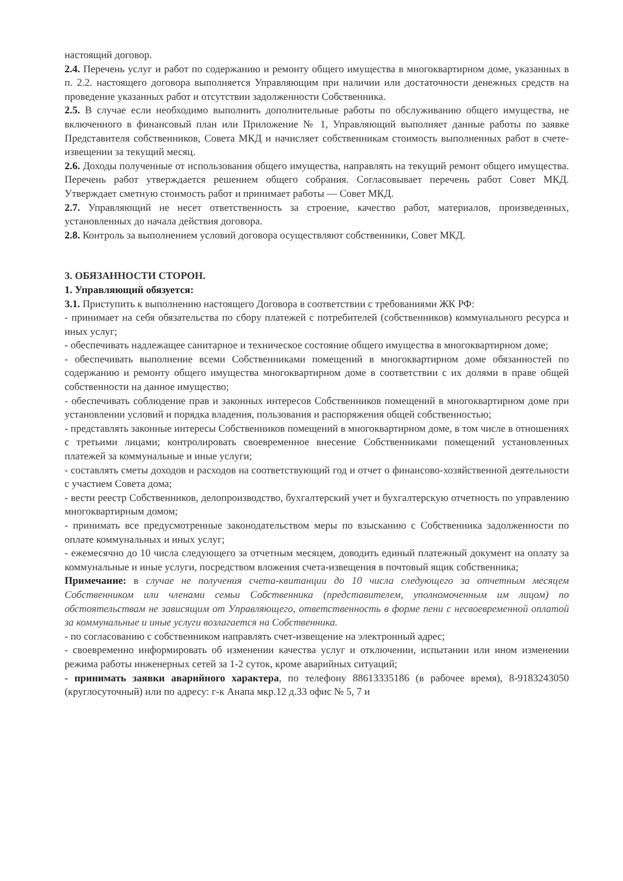настоящий договор.
2.4. Перечень услуг и работ по содержанию и ремонту общего имущества в многоквартирном доме, указанных в п. 2.2. настоящего договора выполняется Управляющим при наличии или достаточности денежных средств на проведение указанных работ и отсутствии задолженности Собственника.
2.5. В случае если необходимо выполнить дополнительные работы по обслуживанию общего имущества, не включенного в финансовый план или Приложение № 1, Управляющий выполняет данные работы по заявке Представителя собственников, Совета МКД и начисляет собственникам стоимость выполненных работ в счете-извещении за текущий месяц.
2.6. Доходы полученные от использования общего имущества, направлять на текущий ремонт общего имущества. Перечень работ утверждается решением общего собрания. Согласовывает перечень работ Совет МКД. Утверждает сметную стоимость работ и принимает работы — Совет МКД.
2.7. Управляющий не несет ответственность за строение, качество работ, материалов, произведенных, установленных до начала действия договора.
2.8. Контроль за выполнением условий договора осуществляют собственники, Совет МКД.
3. ОБЯЗАННОСТИ СТОРОН.
1. Управляющий обязуется:
3.1. Приступить к выполнению настоящего Договора в соответствии с требованиями ЖК РФ:
- принимает на себя обязательства по сбору платежей с потребителей (собственников) коммунального ресурса и иных услуг;
- обеспечивать надлежащее санитарное и техническое состояние общего имущества в многоквартирном доме;
- обеспечивать выполнение всеми Собственниками помещений в многоквартирном доме обязанностей по содержанию и ремонту общего имущества многоквартирном доме в соответствии с их долями в праве общей собственности на данное имущество;
- обеспечивать соблюдение прав и законных интересов Собственников помещений в многоквартирном доме при установлении условий и порядка владения, пользования и распоряжения общей собственностью;
- представлять законные интересы Собственников помещений в многоквартирном доме, в том числе в отношениях с третьими лицами; контролировать своевременное внесение Собственниками помещений установленных платежей за коммунальные и иные услуги;
- составлять сметы доходов и расходов на соответствующий год и отчет о финансово-хозяйственной деятельности с участием Совета дома;
- вести реестр Собственников, делопроизводство, бухгалтерский учет и бухгалтерскую отчетность по управлению многоквартирным домом;
- принимать все предусмотренные законодательством меры по взысканию с Собственника задолженности по оплате коммунальных и иных услуг;
- ежемесячно до 10 числа следующего за отчетным месяцем, доводить единый платежный документ на оплату за коммунальные и иные услуги, посредством вложения счета-извещения в почтовый ящик собственника;
Примечание: в случае не получения счета-квитанции до 10 числа следующего за отчетным месяцем Собственником или членами семьи Собственника (представителем, уполномоченным им лицом) по обстоятельствам не зависящим от Управляющего, ответственность в форме пени с несвоевременной оплатой за коммунальные и иные услуги возлагается на Собственника.
- по согласованию с собственником направлять счет-извещение на электронный адрес;
- своевременно информировать об изменении качества услуг и отключении, испытании или ином изменении режима работы инженерных сетей за 1-2 суток, кроме аварийных ситуаций;
- принимать заявки аварийного характера, по телефону 88613335186 (в рабочее время), 8-9183243050 (круглосуточный) или по адресу: г-к Анапа мкр.12 д.33 офис № 5, 7 и